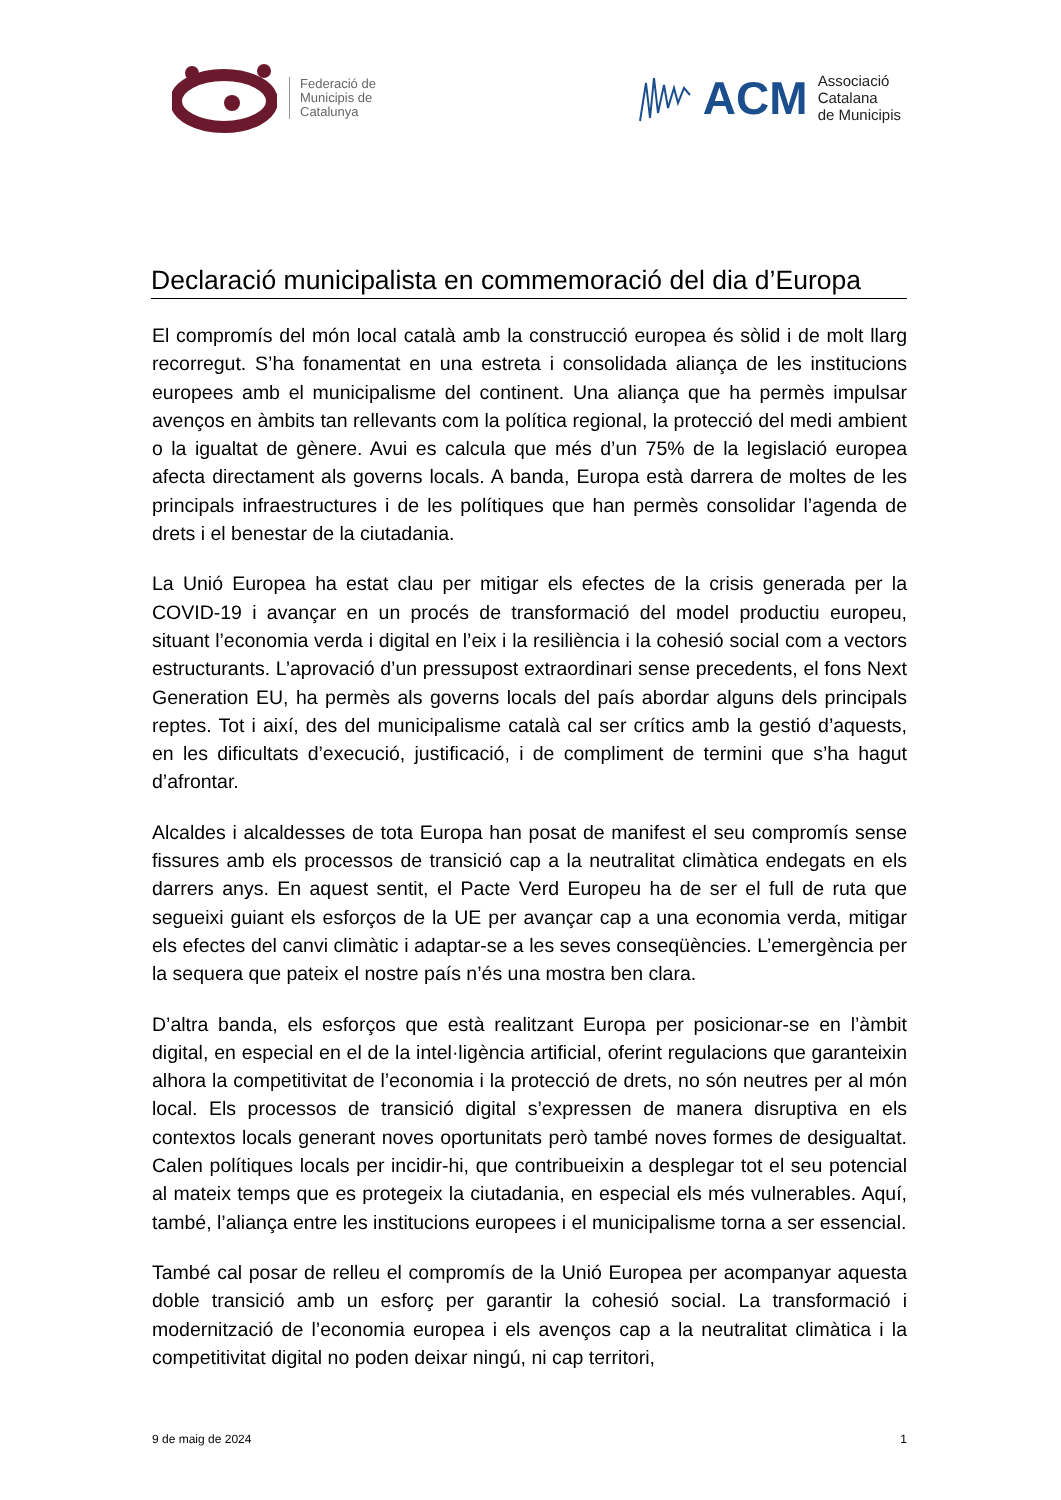Federació de
Municipis de
Catalunya
ACM Associació
Catalana
de Municipis
Declaració municipalista en commemoració del dia d’Europa
El compromís del món local català amb la construcció europea és sòlid i de molt llarg recorregut. S’ha fonamentat en una estreta i consolidada aliança de les institucions europees amb el municipalisme del continent. Una aliança que ha permès impulsar avenços en àmbits tan rellevants com la política regional, la protecció del medi ambient o la igualtat de gènere. Avui es calcula que més d’un 75% de la legislació europea afecta directament als governs locals. A banda, Europa està darrera de moltes de les principals infraestructures i de les polítiques que han permès consolidar l’agenda de drets i el benestar de la ciutadania.
La Unió Europea ha estat clau per mitigar els efectes de la crisis generada per la COVID-19 i avançar en un procés de transformació del model productiu europeu, situant l’economia verda i digital en l’eix i la resiliència i la cohesió social com a vectors estructurants. L’aprovació d’un pressupost extraordinari sense precedents, el fons Next Generation EU, ha permès als governs locals del país abordar alguns dels principals reptes. Tot i així, des del municipalisme català cal ser crítics amb la gestió d’aquests, en les dificultats d’execució, justificació, i de compliment de termini que s’ha hagut d’afrontar.
Alcaldes i alcaldesses de tota Europa han posat de manifest el seu compromís sense fissures amb els processos de transició cap a la neutralitat climàtica endegats en els darrers anys. En aquest sentit, el Pacte Verd Europeu ha de ser el full de ruta que segueixi guiant els esforços de la UE per avançar cap a una economia verda, mitigar els efectes del canvi climàtic i adaptar-se a les seves conseqüències. L’emergència per la sequera que pateix el nostre país n’és una mostra ben clara.
D’altra banda, els esforços que està realitzant Europa per posicionar-se en l’àmbit digital, en especial en el de la intel·ligència artificial, oferint regulacions que garanteixin alhora la competitivitat de l’economia i la protecció de drets, no són neutres per al món local. Els processos de transició digital s’expressen de manera disruptiva en els contextos locals generant noves oportunitats però també noves formes de desigualtat. Calen polítiques locals per incidir-hi, que contribueixin a desplegar tot el seu potencial al mateix temps que es protegeix la ciutadania, en especial els més vulnerables. Aquí, també, l’aliança entre les institucions europees i el municipalisme torna a ser essencial.
També cal posar de relleu el compromís de la Unió Europea per acompanyar aquesta doble transició amb un esforç per garantir la cohesió social. La transformació i modernització de l’economia europea i els avenços cap a la neutralitat climàtica i la competitivitat digital no poden deixar ningú, ni cap territori,
9 de maig de 2024 1